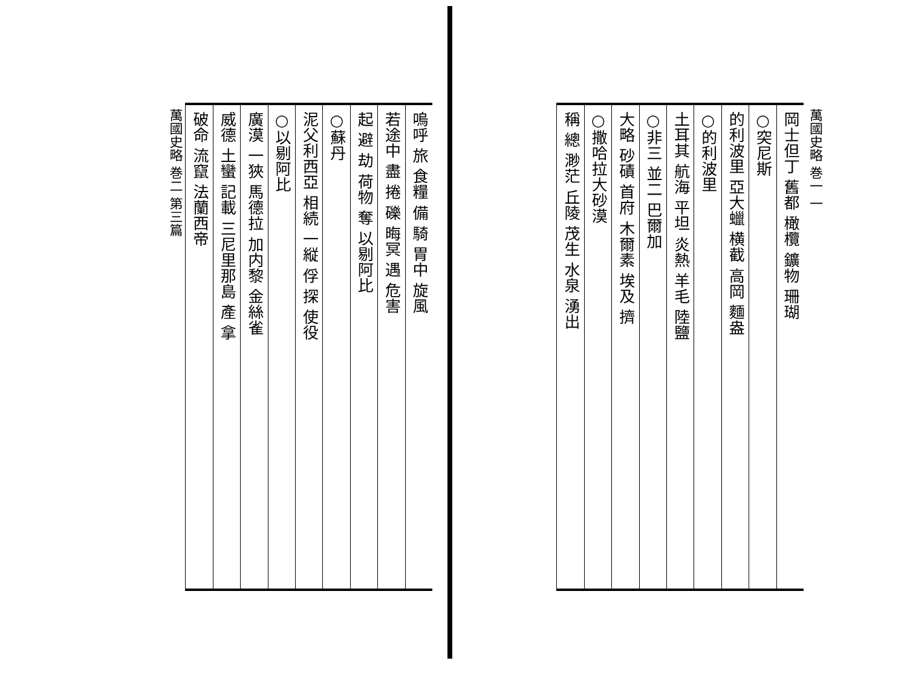萬國史略 巻一 一
岡士但丁 舊都 橄欖 鑛物 珊瑚
○突尼斯
的利波里 亞大蠟 横截 高岡 麵盎
○的利波里
土耳其 航海 平坦 炎熱 羊毛 陸鹽
○非三 並二 巴爾加
大略 砂磧 首府 木爾素 埃及 擠
○撒哈拉大砂漠
稱 總 渺茫 丘陵 茂生 水泉 湧出
嗚呼 旅 食糧 備 騎 胃中 旋風
若途中 盡 捲 礫 晦冥 遇 危害
起 避 劫 荷物 奪 以剔阿比
○蘇丹
泥父利西亞 相続 一縦 俘 探 使役
○以剔阿比
廣漠 一狹 馬德拉 加内黎 金絲雀
威德 土蠻 記載 三尼里那島 產 拿
破命 流竄 法蘭西帝
萬國史略 巻二 第三篇